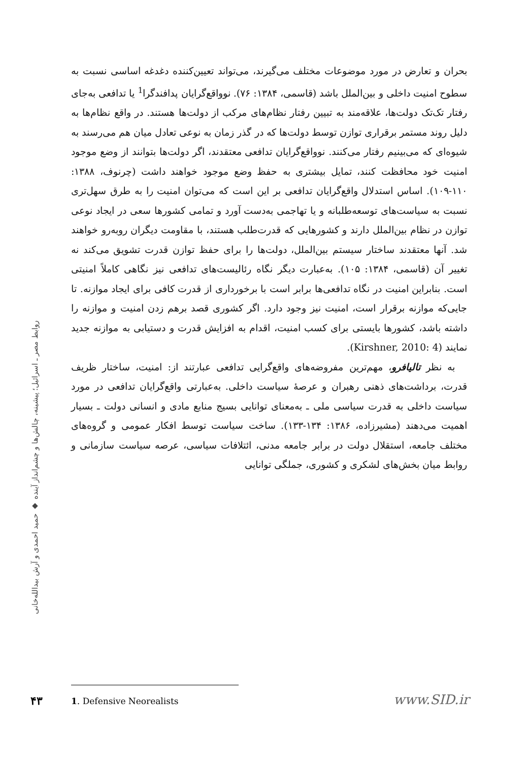بحران و تعارض در مورد موضوعات مختلف می‌گیرند، می‌تواند تعیین‌کننده دغدغه اساسی نسبت به سطوح امنیت داخلی و بین‌الملل باشد (قاسمی، ۱۳۸۴: ۷۶). نوواقع‌گرایان پدافندگرا<sup>1</sup> یا تدافعی به‌جای رفتار تک‌تک دولت‌ها، علاقه‌مند به تبیین رفتار نظام‌های مرکب از دولت‌ها هستند. در واقع نظام‌ها به دلیل روند مستمر برقراری توازن توسط دولت‌ها که در گذر زمان به نوعی تعادل میان هم می‌رسند به شیوه‌ای که می‌بینیم رفتار می‌کنند. نوواقع‌گرایان تدافعی معتقدند، اگر دولت‌ها بتوانند از وضع موجود امنیت خود محافظت کنند، تمایل بیشتری به حفظ وضع موجود خواهند داشت (چرنوف، ۱۳۸۸: ۱۱۰-۱۰۹). اساس استدلال واقع‌گرایان تدافعی بر این است که می‌توان امنیت را به طرق سهل‌تری نسبت به سیاست‌های توسعه‌طلبانه و یا تهاجمی به‌دست آورد و تمامی کشورها سعی در ایجاد نوعی توازن در نظام بین‌الملل دارند و کشورهایی که قدرت‌طلب هستند، با مقاومت دیگران روبه‌رو خواهند شد. آنها معتقدند ساختار سیستم بین‌الملل، دولت‌ها را برای حفظ توازن قدرت تشویق می‌کند نه تغییر آن (قاسمی، ۱۳۸۴: ۱۰۵). به‌عبارت دیگر نگاه رئالیست‌های تدافعی نیز نگاهی کاملاً امنیتی است. بنابراین امنیت در نگاه تدافعی‌ها برابر است با برخورداری از قدرت کافی برای ایجاد موازنه. تا جایی‌که موازنه برقرار است، امنیت نیز وجود دارد. اگر کشوری قصد برهم زدن امنیت و موازنه را داشته باشد، کشورها بایستی برای کسب امنیت، اقدام به افزایش قدرت و دستیابی به موازنه جدید نمایند (Kirshner, 2010: 4).
به نظر تالیافرو، مهم‌ترین مفروضه‌های واقع‌گرایی تدافعی عبارتند از: امنیت، ساختار ظریف قدرت، برداشت‌های ذهنی رهبران و عرصهٔ سیاست داخلی. به‌عبارتی واقع‌گرایان تدافعی در مورد سیاست داخلی به قدرت سیاسی ملی ـ به‌معنای توانایی بسیج منابع مادی و انسانی دولت ـ بسیار اهمیت می‌دهند (مشیرزاده، ۱۳۸۶: ۱۳۴-۱۳۳). ساخت سیاست توسط افکار عمومی و گروه‌های مختلف جامعه، استقلال دولت در برابر جامعه مدنی، ائتلافات سیاسی، عرصه سیاست سازمانی و روابط میان بخش‌های لشکری و کشوری، جملگی توانایی
روابط مصر ـ اسرائیل؛ پیشینه، چالش‌ها و چشم‌انداز آینده ◆ حمید احمدی و آرش بیدالله‌خانی
۴۳ 1. Defensive Neorealists www.SID.ir